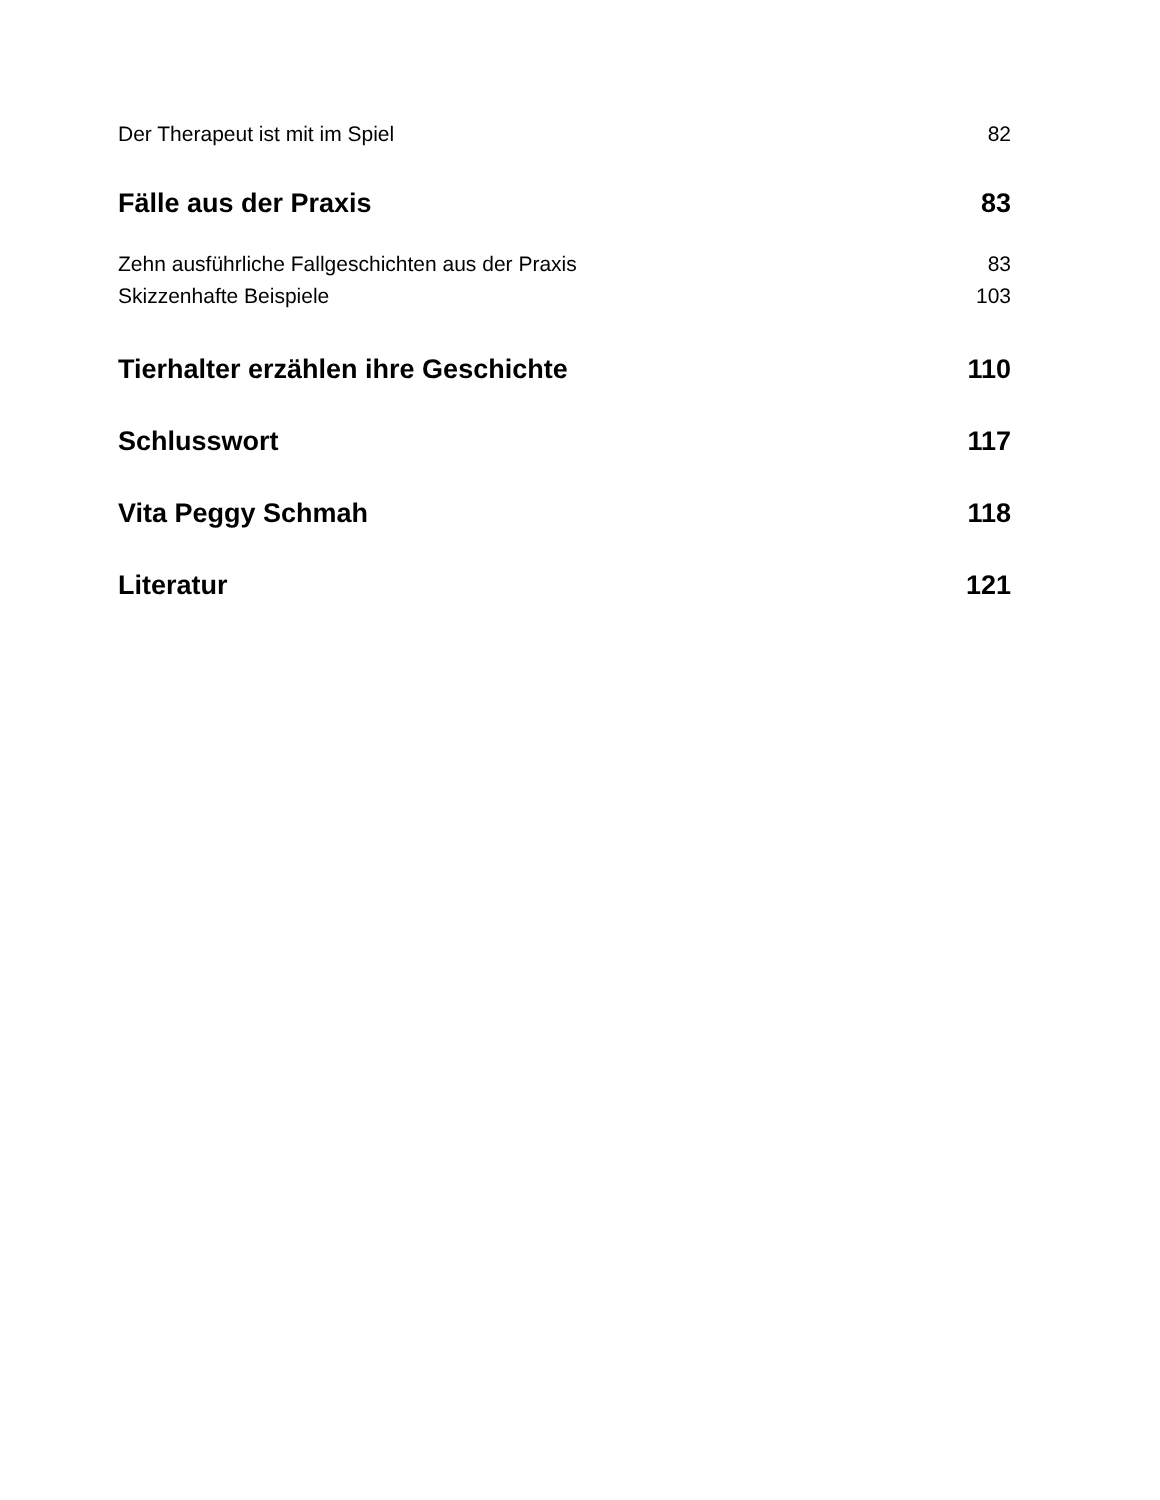Der Therapeut ist mit im Spiel 82
Fälle aus der Praxis 83
Zehn ausführliche Fallgeschichten aus der Praxis 83
Skizzenhafte Beispiele 103
Tierhalter erzählen ihre Geschichte 110
Schlusswort 117
Vita Peggy Schmah 118
Literatur 121